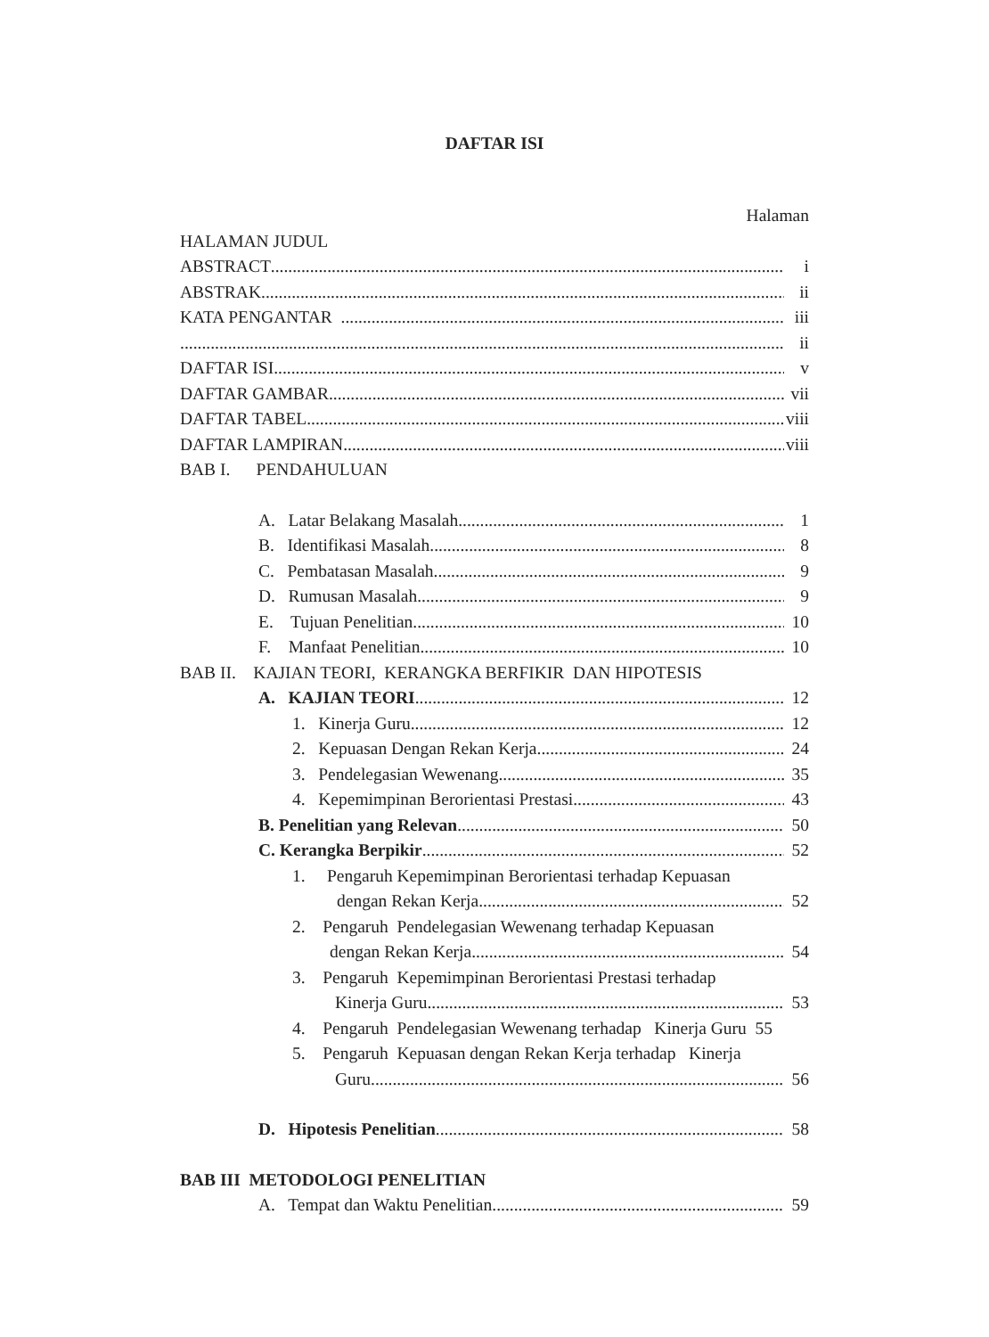DAFTAR ISI
Halaman
HALAMAN JUDUL
ABSTRACT i
ABSTRAK ii
KATA PENGANTAR iii
ii
DAFTAR ISI v
DAFTAR GAMBAR vii
DAFTAR TABEL viii
DAFTAR LAMPIRAN viii
BAB I. PENDAHULUAN
A. Latar Belakang Masalah 1
B. Identifikasi Masalah 8
C. Pembatasan Masalah 9
D. Rumusan Masalah 9
E. Tujuan Penelitian 10
F. Manfaat Penelitian 10
BAB II. KAJIAN TEORI, KERANGKA BERFIKIR DAN HIPOTESIS
A. KAJIAN TEORI 12
1. Kinerja Guru 12
2. Kepuasan Dengan Rekan Kerja 24
3. Pendelegasian Wewenang 35
4. Kepemimpinan Berorientasi Prestasi 43
B. Penelitian yang Relevan 50
C. Kerangka Berpikir 52
1. Pengaruh Kepemimpinan Berorientasi terhadap Kepuasan
dengan Rekan Kerja 52
2. Pengaruh Pendelegasian Wewenang terhadap Kepuasan
dengan Rekan Kerja 54
3. Pengaruh Kepemimpinan Berorientasi Prestasi terhadap
Kinerja Guru 53
4. Pengaruh Pendelegasian Wewenang terhadap Kinerja Guru 55
5. Pengaruh Kepuasan dengan Rekan Kerja terhadap Kinerja
Guru 56
D. Hipotesis Penelitian 58
BAB III METODOLOGI PENELITIAN
A. Tempat dan Waktu Penelitian 59